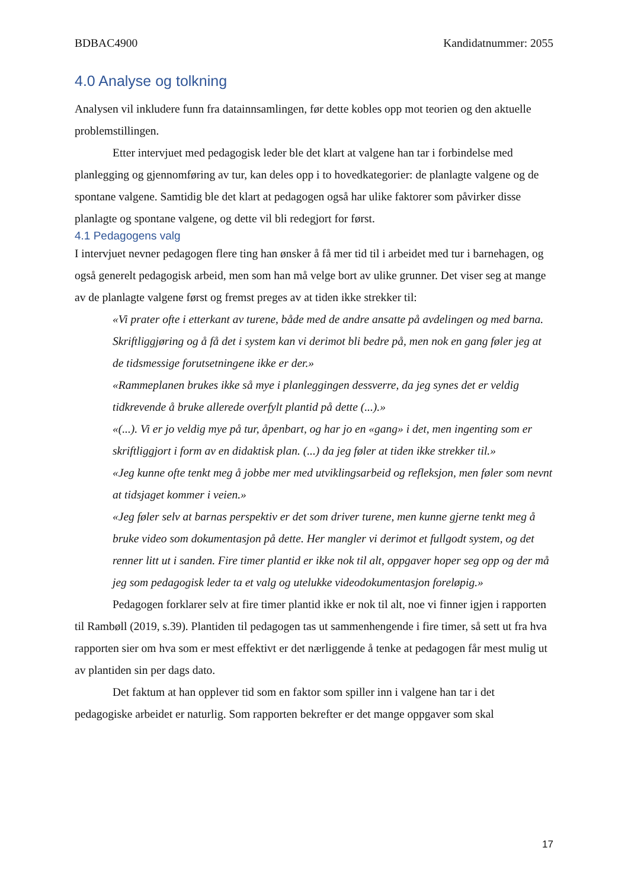BDBAC4900 Kandidatnummer: 2055
4.0 Analyse og tolkning
Analysen vil inkludere funn fra datainnsamlingen, før dette kobles opp mot teorien og den aktuelle problemstillingen.
Etter intervjuet med pedagogisk leder ble det klart at valgene han tar i forbindelse med planlegging og gjennomføring av tur, kan deles opp i to hovedkategorier: de planlagte valgene og de spontane valgene. Samtidig ble det klart at pedagogen også har ulike faktorer som påvirker disse planlagte og spontane valgene, og dette vil bli redegjort for først.
4.1 Pedagogens valg
I intervjuet nevner pedagogen flere ting han ønsker å få mer tid til i arbeidet med tur i barnehagen, og også generelt pedagogisk arbeid, men som han må velge bort av ulike grunner. Det viser seg at mange av de planlagte valgene først og fremst preges av at tiden ikke strekker til:
«Vi prater ofte i etterkant av turene, både med de andre ansatte på avdelingen og med barna. Skriftliggjøring og å få det i system kan vi derimot bli bedre på, men nok en gang føler jeg at de tidsmessige forutsetningene ikke er der.»
«Rammeplanen brukes ikke så mye i planleggingen dessverre, da jeg synes det er veldig tidkrevende å bruke allerede overfylt plantid på dette (...).»
«(...). Vi er jo veldig mye på tur, åpenbart, og har jo en «gang» i det, men ingenting som er skriftliggjort i form av en didaktisk plan. (...) da jeg føler at tiden ikke strekker til.»
«Jeg kunne ofte tenkt meg å jobbe mer med utviklingsarbeid og refleksjon, men føler som nevnt at tidsjaget kommer i veien.»
«Jeg føler selv at barnas perspektiv er det som driver turene, men kunne gjerne tenkt meg å bruke video som dokumentasjon på dette. Her mangler vi derimot et fullgodt system, og det renner litt ut i sanden. Fire timer plantid er ikke nok til alt, oppgaver hoper seg opp og der må jeg som pedagogisk leder ta et valg og utelukke videodokumentasjon foreløpig.»
Pedagogen forklarer selv at fire timer plantid ikke er nok til alt, noe vi finner igjen i rapporten til Rambøll (2019, s.39). Plantiden til pedagogen tas ut sammenhengende i fire timer, så sett ut fra hva rapporten sier om hva som er mest effektivt er det nærliggende å tenke at pedagogen får mest mulig ut av plantiden sin per dags dato.
Det faktum at han opplever tid som en faktor som spiller inn i valgene han tar i det pedagogiske arbeidet er naturlig. Som rapporten bekrefter er det mange oppgaver som skal
17